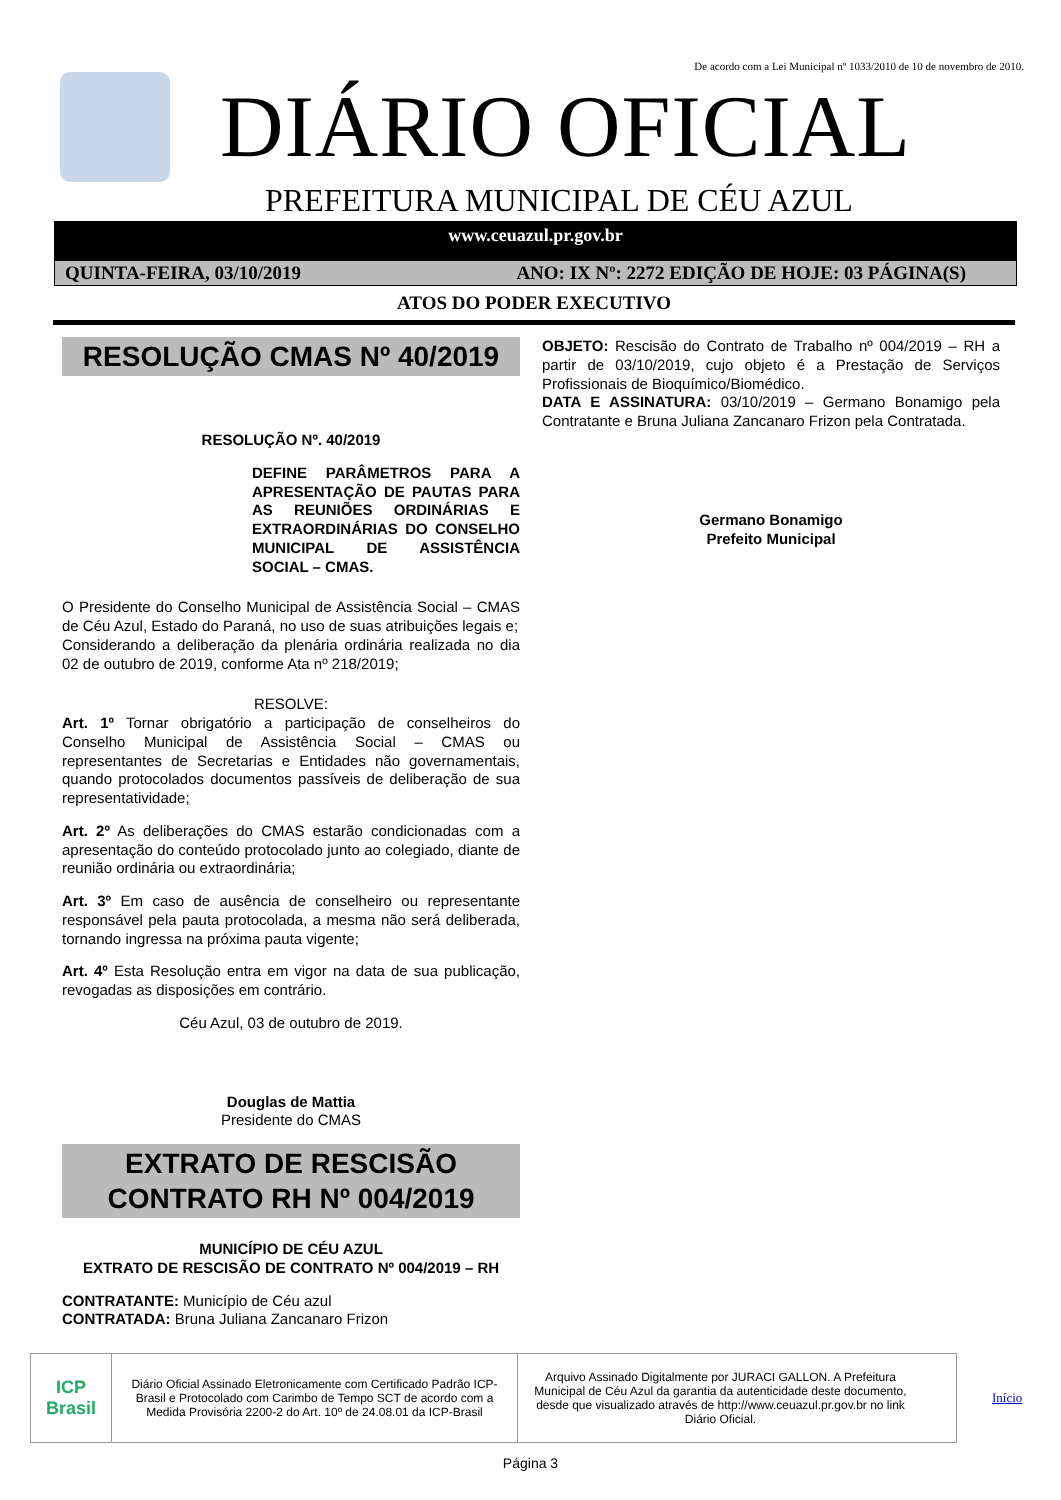De acordo com a Lei Municipal nº 1033/2010 de 10 de novembro de 2010.
DIÁRIO OFICIAL
PREFEITURA MUNICIPAL DE CÉU AZUL
www.ceuazul.pr.gov.br
QUINTA-FEIRA, 03/10/2019 ANO: IX Nº: 2272 EDIÇÃO DE HOJE: 03 PÁGINA(S)
ATOS DO PODER EXECUTIVO
RESOLUÇÃO CMAS Nº 40/2019
RESOLUÇÃO Nº. 40/2019
DEFINE PARÂMETROS PARA A APRESENTAÇÃO DE PAUTAS PARA AS REUNIÕES ORDINÁRIAS E EXTRAORDINÁRIAS DO CONSELHO MUNICIPAL DE ASSISTÊNCIA SOCIAL – CMAS.
O Presidente do Conselho Municipal de Assistência Social – CMAS de Céu Azul, Estado do Paraná, no uso de suas atribuições legais e;
Considerando a deliberação da plenária ordinária realizada no dia 02 de outubro de 2019, conforme Ata nº 218/2019;
RESOLVE:
Art. 1º Tornar obrigatório a participação de conselheiros do Conselho Municipal de Assistência Social – CMAS ou representantes de Secretarias e Entidades não governamentais, quando protocolados documentos passíveis de deliberação de sua representatividade;
Art. 2º As deliberações do CMAS estarão condicionadas com a apresentação do conteúdo protocolado junto ao colegiado, diante de reunião ordinária ou extraordinária;
Art. 3º Em caso de ausência de conselheiro ou representante responsável pela pauta protocolada, a mesma não será deliberada, tornando ingressa na próxima pauta vigente;
Art. 4º Esta Resolução entra em vigor na data de sua publicação, revogadas as disposições em contrário.
Céu Azul, 03 de outubro de 2019.
Douglas de Mattia
Presidente do CMAS
EXTRATO DE RESCISÃO CONTRATO RH Nº 004/2019
MUNICÍPIO DE CÉU AZUL
EXTRATO DE RESCISÃO DE CONTRATO Nº 004/2019 – RH
CONTRATANTE: Município de Céu azul
CONTRATADA: Bruna Juliana Zancanaro Frizon
OBJETO: Rescisão do Contrato de Trabalho nº 004/2019 – RH a partir de 03/10/2019, cujo objeto é a Prestação de Serviços Profissionais de Bioquímico/Biomédico.
DATA E ASSINATURA: 03/10/2019 – Germano Bonamigo pela Contratante e Bruna Juliana Zancanaro Frizon pela Contratada.
Germano Bonamigo
Prefeito Municipal
ICP Brasil
Diário Oficial Assinado Eletronicamente com Certificado Padrão ICP-Brasil e Protocolado com Carimbo de Tempo SCT de acordo com a Medida Provisória 2200-2 do Art. 10º de 24.08.01 da ICP-Brasil
Arquivo Assinado Digitalmente por JURACI GALLON. A Prefeitura Municipal de Céu Azul da garantia da autenticidade deste documento, desde que visualizado através de http://www.ceuazul.pr.gov.br no link Diário Oficial.
Início
Página 3